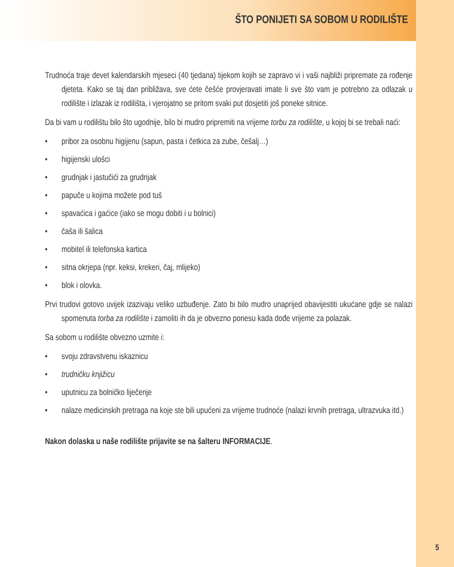ŠTO PONIJETI SA SOBOM U RODILIŠTE
Trudnoća traje devet kalendarskih mjeseci (40 tjedana) tijekom kojih se zapravo vi i vaši najbliži pripremate za rođenje djeteta. Kako se taj dan približava, sve ćete češće provjeravati imate li sve što vam je potrebno za odlazak u rodilište i izlazak iz rodilišta, i vjerojatno se pritom svaki put dosjetiti još poneke sitnice.
Da bi vam u rodilištu bilo što ugodnije, bilo bi mudro pripremiti na vrijeme torbu za rodilište, u kojoj bi se trebali naći:
• pribor za osobnu higijenu (sapun, pasta i četkica za zube, češalj…)
• higijenski ulošci
• grudnjak i jastučići za grudnjak
• papuče u kojima možete pod tuš
• spavaćica i gaćice (iako se mogu dobiti i u bolnici)
• čaša ili šalica
• mobitel ili telefonska kartica
• sitna okrjepa (npr. keksi, krekeri, čaj, mlijeko)
• blok i olovka.
Prvi trudovi gotovo uvijek izazivaju veliko uzbuđenje. Zato bi bilo mudro unaprijed obavijestiti ukućane gdje se nalazi spomenuta torba za rodilište i zamoliti ih da je obvezno ponesu kada dođe vrijeme za polazak.
Sa sobom u rodilište obvezno uzmite i:
• svoju zdravstvenu iskaznicu
• trudničku knjižicu
• uputnicu za bolničko liječenje
• nalaze medicinskih pretraga na koje ste bili upućeni za vrijeme trudnoće (nalazi krvnih pretraga, ultrazvuka itd.)
Nakon dolaska u naše rodilište prijavite se na šalteru INFORMACIJE.
5